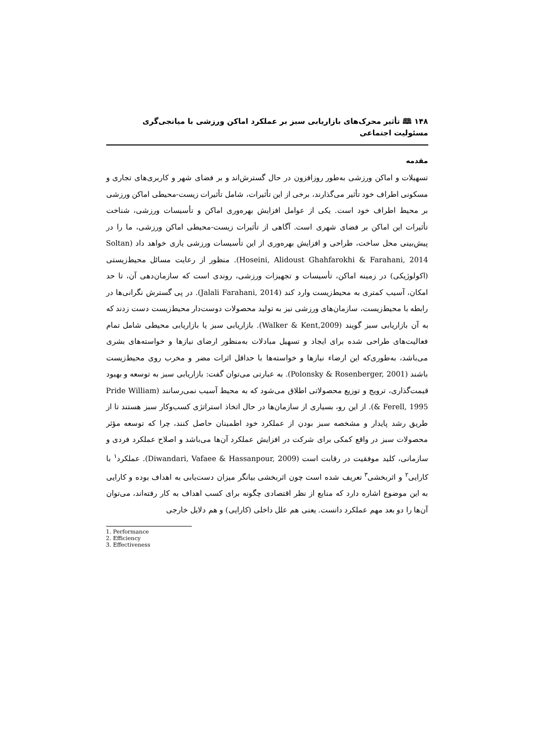۱۴۸ 🕮 تأثیر محرک‌های بازاریابی سبز بر عملکرد اماکن ورزشی با میانجی‌گری مسئولیت اجتماعی
مقدمه
تسهیلات و اماکن ورزشی به‌طور روزافزون در حال گسترش‌اند و بر فضای شهر و کاربری‌های تجاری و مسکونی اطراف خود تأثیر می‌گذارند، برخی از این تأثیرات، شامل تأثیرات زیست-محیطی اماکن ورزشی بر محیط اطراف خود است. یکی از عوامل افزایش بهره‌وری اماکن و تأسیسات ورزشی، شناخت تأثیرات این اماکن بر فضای شهری است. آگاهی از تأثیرات زیست-محیطی اماکن ورزشی، ما را در پیش‌بینی محل ساخت، طراحی و افزایش بهره‌وری از این تأسیسات ورزشی یاری خواهد داد (Soltan Hoseini, Alidoust Ghahfarokhi & Farahani, 2014). منظور از رعایت مسائل محیط‌زیستی (اکولوژیکی) در زمینه اماکن، تأسیسات و تجهیزات ورزشی، روندی است که سازمان‌دهی آن، تا حد امکان، آسیب کمتری به محیط‌زیست وارد کند (Jalali Farahani, 2014). در پی گسترش نگرانی‌ها در رابطه با محیط‌زیست، سازمان‌های ورزشی نیز به تولید محصولات دوست‌دار محیط‌زیست دست زدند که به آن بازاریابی سبز گویند (Walker & Kent,2009). بازاریابی سبز یا بازاریابی محیطی شامل تمام فعالیت‌های طراحی شده برای ایجاد و تسهیل مبادلات به‌منظور ارضای نیازها و خواسته‌های بشری می‌باشد، به‌طوری‌که این ارضاء نیازها و خواسته‌ها با حداقل اثرات مضر و مخرب روی محیط‌زیست باشند (Polonsky & Rosenberger, 2001). به عبارتی می‌توان گفت: بازاریابی سبز به توسعه و بهبود قیمت‌گذاری، ترویج و توزیع محصولاتی اطلاق می‌شود که به محیط آسیب نمی‌رسانند (Pride William & Ferell, 1995). از این رو، بسیاری از سازمان‌ها در حال اتخاذ استراتژی کسب‌وکار سبز هستند تا از طریق رشد پایدار و مشخصه سبز بودن از عملکرد خود اطمینان حاصل کنند، چرا که توسعه مؤثر محصولات سبز در واقع کمکی برای شرکت در افزایش عملکرد آن‌ها می‌باشد و اصلاح عملکرد فردی و سازمانی، کلید موفقیت در رقابت است (Diwandari, Vafaee & Hassanpour, 2009). عملکرد<sup>۱</sup> با کارایی<sup>۲</sup> و اثربخشی<sup>۳</sup> تعریف شده است چون اثربخشی بیانگر میزان دست‌یابی به اهداف بوده و کارایی به این موضوع اشاره دارد که منابع از نظر اقتصادی چگونه برای کسب اهداف به کار رفته‌اند، می‌توان آن‌ها را دو بعد مهم عملکرد دانست. یعنی هم علل داخلی (کارایی) و هم دلایل خارجی
1. Performance
2. Efficiency
3. Effectiveness